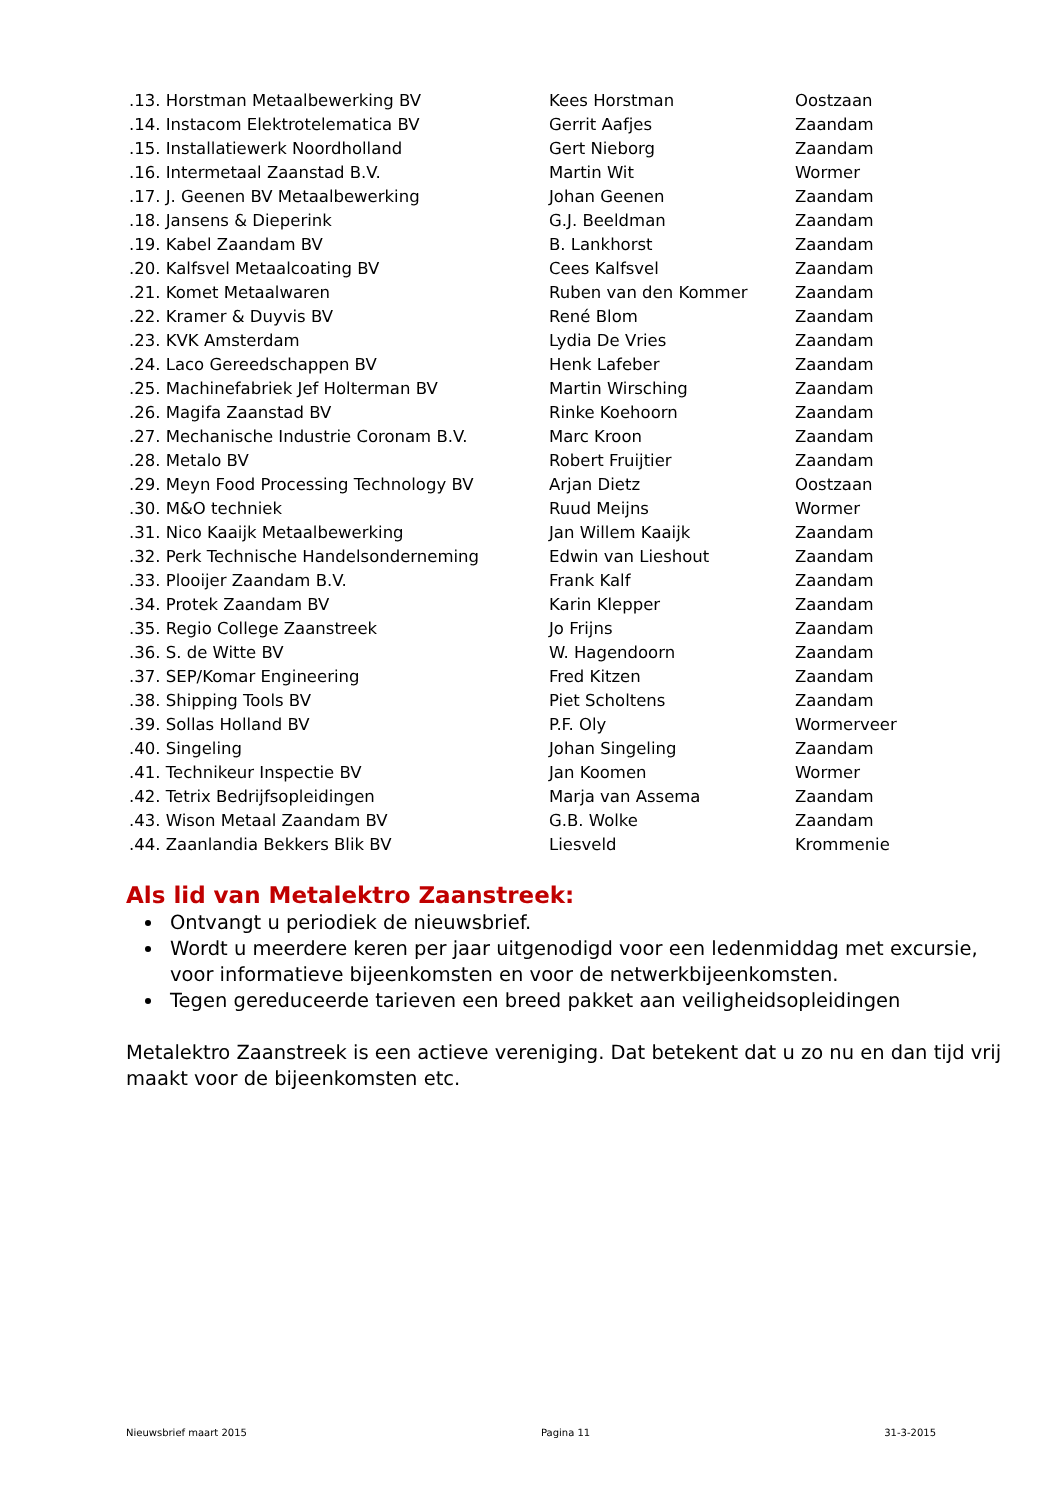| .13. Horstman Metaalbewerking BV | Kees Horstman | Oostzaan |
| .14. Instacom Elektrotelematica BV | Gerrit Aafjes | Zaandam |
| .15. Installatiewerk Noordholland | Gert Nieborg | Zaandam |
| .16. Intermetaal Zaanstad B.V. | Martin Wit | Wormer |
| .17. J. Geenen BV Metaalbewerking | Johan Geenen | Zaandam |
| .18. Jansens & Dieperink | G.J. Beeldman | Zaandam |
| .19. Kabel Zaandam BV | B. Lankhorst | Zaandam |
| .20. Kalfsvel Metaalcoating BV | Cees Kalfsvel | Zaandam |
| .21. Komet Metaalwaren | Ruben van den Kommer | Zaandam |
| .22. Kramer & Duyvis BV | René Blom | Zaandam |
| .23. KVK Amsterdam | Lydia De Vries | Zaandam |
| .24. Laco Gereedschappen BV | Henk Lafeber | Zaandam |
| .25. Machinefabriek Jef Holterman BV | Martin Wirsching | Zaandam |
| .26. Magifa Zaanstad BV | Rinke Koehoorn | Zaandam |
| .27. Mechanische Industrie Coronam B.V. | Marc Kroon | Zaandam |
| .28. Metalo BV | Robert Fruijtier | Zaandam |
| .29. Meyn Food Processing Technology BV | Arjan Dietz | Oostzaan |
| .30. M&O techniek | Ruud Meijns | Wormer |
| .31. Nico Kaaijk Metaalbewerking | Jan Willem Kaaijk | Zaandam |
| .32. Perk Technische Handelsonderneming | Edwin van Lieshout | Zaandam |
| .33. Plooijer Zaandam B.V. | Frank Kalf | Zaandam |
| .34. Protek Zaandam BV | Karin Klepper | Zaandam |
| .35. Regio College Zaanstreek | Jo Frijns | Zaandam |
| .36. S. de Witte BV | W. Hagendoorn | Zaandam |
| .37. SEP/Komar Engineering | Fred Kitzen | Zaandam |
| .38. Shipping Tools BV | Piet Scholtens | Zaandam |
| .39. Sollas Holland BV | P.F. Oly | Wormerveer |
| .40. Singeling | Johan Singeling | Zaandam |
| .41. Technikeur Inspectie BV | Jan Koomen | Wormer |
| .42. Tetrix Bedrijfsopleidingen | Marja van Assema | Zaandam |
| .43. Wison Metaal Zaandam BV | G.B. Wolke | Zaandam |
| .44. Zaanlandia Bekkers Blik BV | Liesveld | Krommenie |
Als lid van Metalektro Zaanstreek:
Ontvangt u periodiek de nieuwsbrief.
Wordt u meerdere keren per jaar uitgenodigd voor een ledenmiddag met excursie, voor informatieve bijeenkomsten en voor de netwerkbijeenkomsten.
Tegen gereduceerde tarieven een breed pakket aan veiligheidsopleidingen
Metalektro Zaanstreek is een actieve vereniging. Dat betekent dat u zo nu en dan tijd vrij maakt voor de bijeenkomsten etc.
Nieuwsbrief maart 2015 Pagina 11 31-3-2015